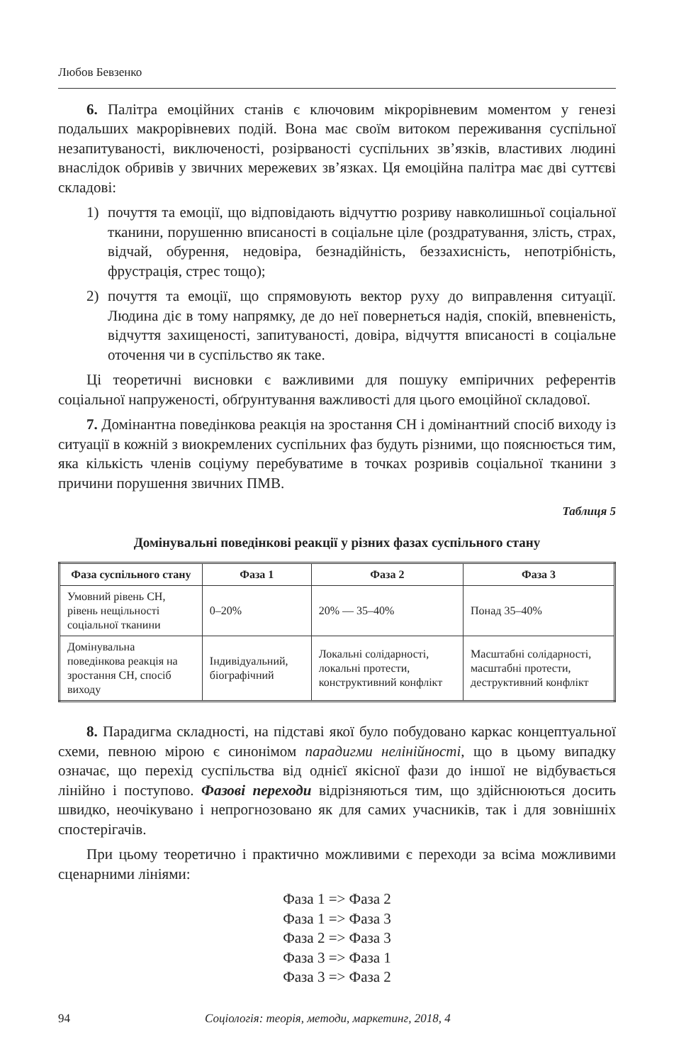Любов Бевзенко
6. Палітра емоційних станів є ключовим мікрорівневим моментом у генезі подальших макрорівневих подій. Вона має своїм витоком переживання суспільної незапитуваності, виключеності, розірваності суспільних зв’язків, властивих людині внаслідок обривів у звичних мережевих зв’язках. Ця емоційна палітра має дві суттєві складові:
1) почуття та емоції, що відповідають відчуттю розриву навколишньої соціальної тканини, порушенню вписаності в соціальне ціле (роздратування, злість, страх, відчай, обурення, недовіра, безнадійність, беззахисність, непотрібність, фрустрація, стрес тощо);
2) почуття та емоції, що спрямовують вектор руху до виправлення ситуації. Людина діє в тому напрямку, де до неї повернеться надія, спокій, впевненість, відчуття захищеності, запитуваності, довіра, відчуття вписаності в соціальне оточення чи в суспільство як таке.
Ці теоретичні висновки є важливими для пошуку емпіричних референтів соціальної напруженості, обґрунтування важливості для цього емоційної складової.
7. Домінантна поведінкова реакція на зростання СН і домінантний спосіб виходу із ситуації в кожній з виокремлених суспільних фаз будуть різними, що пояснюється тим, яка кількість членів соціуму перебуватиме в точках розривів соціальної тканини з причини порушення звичних ПМВ.
Таблиця 5
Домінувальні поведінкові реакції у різних фазах суспільного стану
| Фаза суспільного стану | Фаза 1 | Фаза 2 | Фаза 3 |
| --- | --- | --- | --- |
| Умовний рівень СН, рівень нещільності соціальної тканини | 0–20% | 20% — 35–40% | Понад 35–40% |
| Домінувальна поведінкова реакція на зростання СН, спосіб виходу | Індивідуальний, біографічний | Локальні солідарності, локальні протести, конструктивний конфлікт | Масштабні солідарності, масштабні протести, деструктивний конфлікт |
8. Парадигма складності, на підставі якої було побудовано каркас концептуальної схеми, певною мірою є синонімом парадигми нелінійності, що в цьому випадку означає, що перехід суспільства від однієї якісної фази до іншої не відбувається лінійно і поступово. Фазові переходи відрізняються тим, що здійснюються досить швидко, неочікувано і непрогнозовано як для самих учасників, так і для зовнішніх спостерігачів.
При цьому теоретично і практично можливими є переходи за всіма можливими сценарними лініями:
Фаза 1 => Фаза 2
Фаза 1 => Фаза 3
Фаза 2 => Фаза 3
Фаза 3 => Фаза 1
Фаза 3 => Фаза 2
94 Соціологія: теорія, методи, маркетинг, 2018, 4